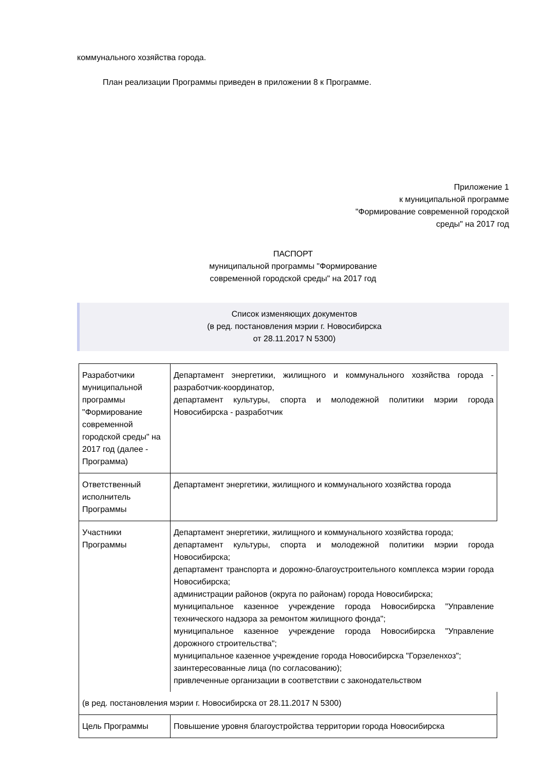коммунального хозяйства города.
План реализации Программы приведен в приложении 8 к Программе.
Приложение 1
к муниципальной программе
"Формирование современной городской
среды" на 2017 год
ПАСПОРТ
муниципальной программы "Формирование
современной городской среды" на 2017 год
Список изменяющих документов
(в ред. постановления мэрии г. Новосибирска
от 28.11.2017 N 5300)
| Разработчики муниципальной программы "Формирование современной городской среды" на 2017 год (далее - Программа) | Департамент энергетики, жилищного и коммунального хозяйства города - разработчик-координатор, департамент культуры, спорта и молодежной политики мэрии города Новосибирска - разработчик |
| Ответственный исполнитель Программы | Департамент энергетики, жилищного и коммунального хозяйства города |
| Участники Программы | Департамент энергетики, жилищного и коммунального хозяйства города; департамент культуры, спорта и молодежной политики мэрии города Новосибирска; департамент транспорта и дорожно-благоустроительного комплекса мэрии города Новосибирска; администрации районов (округа по районам) города Новосибирска; муниципальное казенное учреждение города Новосибирска "Управление технического надзора за ремонтом жилищного фонда"; муниципальное казенное учреждение города Новосибирска "Управление дорожного строительства"; муниципальное казенное учреждение города Новосибирска "Горзеленхоз"; заинтересованные лица (по согласованию); привлеченные организации в соответствии с законодательством |
| (в ред. постановления мэрии г. Новосибирска от 28.11.2017 N 5300) | |
| Цель Программы | Повышение уровня благоустройства территории города Новосибирска |